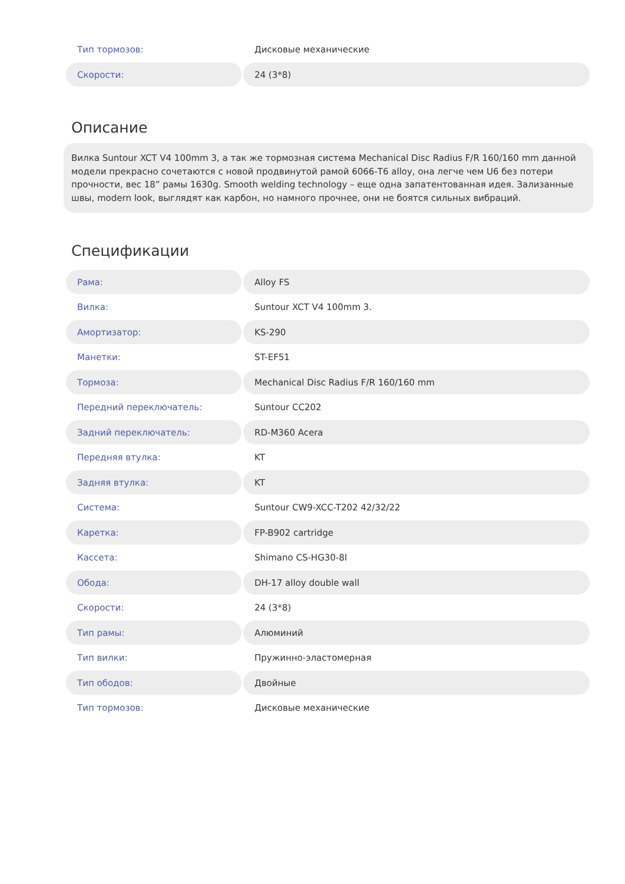| Тип тормозов: | Дисковые механические |
| Скорости: | 24 (3*8) |
Описание
Вилка Suntour XCT V4 100mm 3, а так же тормозная система Mechanical Disc Radius F/R 160/160 mm данной модели прекрасно сочетаются с новой продвинутой рамой 6066-T6 alloy, она легче чем U6 без потери прочности, вес 18” рамы 1630g. Smooth welding technology – еще одна запатентованная идея. Зализанные швы, modern look, выглядят как карбон, но намного прочнее, они не боятся сильных вибраций.
Спецификации
| Рама: | Alloy FS |
| Вилка: | Suntour XCT V4 100mm 3. |
| Амортизатор: | KS-290 |
| Манетки: | ST-EF51 |
| Тормоза: | Mechanical Disc Radius F/R 160/160 mm |
| Передний переключатель: | Suntour CC202 |
| Задний переключатель: | RD-M360 Acera |
| Передняя втулка: | KT |
| Задняя втулка: | KT |
| Система: | Suntour CW9-XCC-T202 42/32/22 |
| Каретка: | FP-B902 cartridge |
| Кассета: | Shimano CS-HG30-8I |
| Обода: | DH-17 alloy double wall |
| Скорости: | 24 (3*8) |
| Тип рамы: | Алюминий |
| Тип вилки: | Пружинно-эластомерная |
| Тип ободов: | Двойные |
| Тип тормозов: | Дисковые механические |